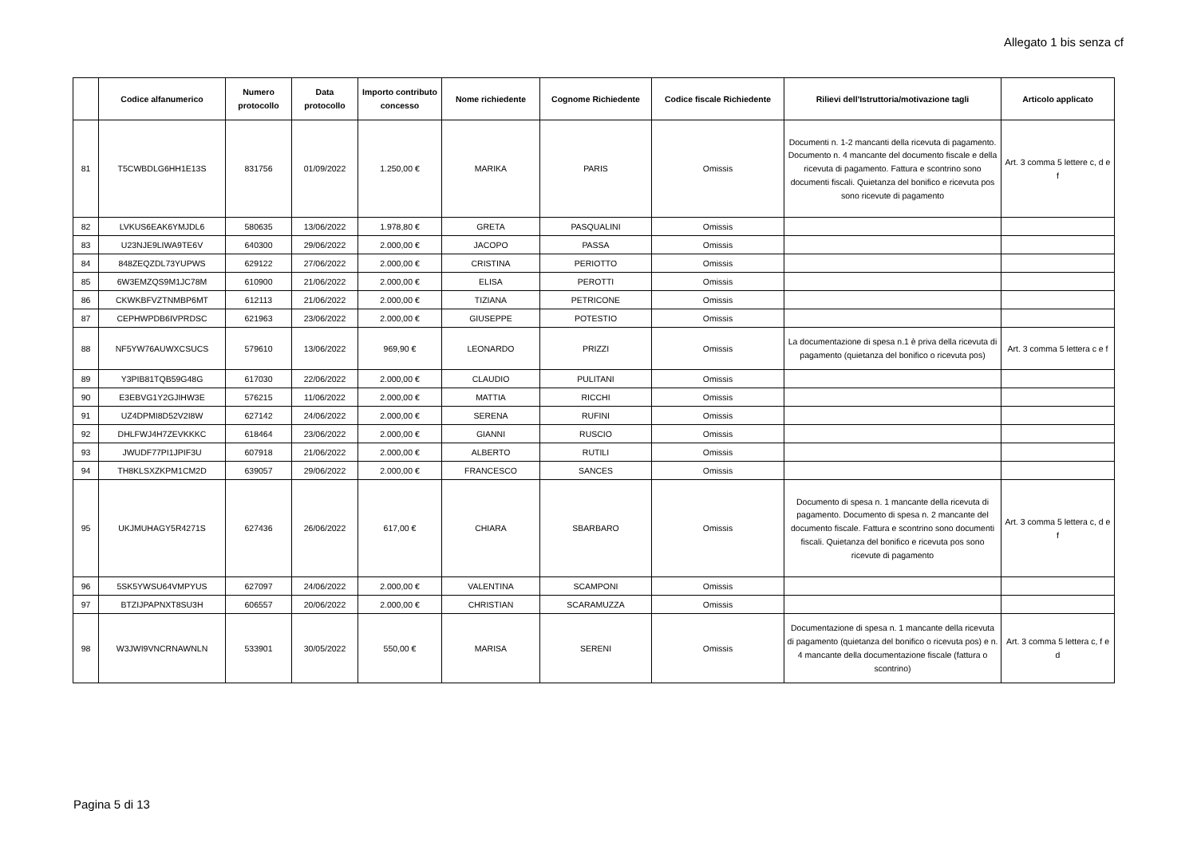Allegato 1 bis senza cf
| | Codice alfanumerico | Numero protocollo | Data protocollo | Importo contributo concesso | Nome richiedente | Cognome Richiedente | Codice fiscale Richiedente | Rilievi dell'Istruttoria/motivazione tagli | Articolo applicato |
| --- | --- | --- | --- | --- | --- | --- | --- | --- | --- |
| 81 | T5CWBDLG6HH1E13S | 831756 | 01/09/2022 | 1.250,00 € | MARIKA | PARIS | Omissis | Documenti n. 1-2 mancanti della ricevuta di pagamento. Documento n. 4 mancante del documento fiscale e della ricevuta di pagamento. Fattura e scontrino sono documenti fiscali. Quietanza del bonifico e ricevuta pos sono ricevute di pagamento | Art. 3 comma 5 lettere c, d e f |
| 82 | LVKUS6EAK6YMJDL6 | 580635 | 13/06/2022 | 1.978,80 € | GRETA | PASQUALINI | Omissis | | |
| 83 | U23NJE9LIWA9TE6V | 640300 | 29/06/2022 | 2.000,00 € | JACOPO | PASSA | Omissis | | |
| 84 | 848ZEQZDL73YUPWS | 629122 | 27/06/2022 | 2.000,00 € | CRISTINA | PERIOTTO | Omissis | | |
| 85 | 6W3EMZQS9M1JC78M | 610900 | 21/06/2022 | 2.000,00 € | ELISA | PEROTTI | Omissis | | |
| 86 | CKWKBFVZTNMBP6MT | 612113 | 21/06/2022 | 2.000,00 € | TIZIANA | PETRICONE | Omissis | | |
| 87 | CEPHWPDB6IVPRDSC | 621963 | 23/06/2022 | 2.000,00 € | GIUSEPPE | POTESTIO | Omissis | | |
| 88 | NF5YW76AUWXCSUCS | 579610 | 13/06/2022 | 969,90 € | LEONARDO | PRIZZI | Omissis | La documentazione di spesa n.1 è priva della ricevuta di pagamento (quietanza del bonifico o ricevuta pos) | Art. 3 comma 5 lettera c e f |
| 89 | Y3PIB81TQB59G48G | 617030 | 22/06/2022 | 2.000,00 € | CLAUDIO | PULITANI | Omissis | | |
| 90 | E3EBVG1Y2GJIHW3E | 576215 | 11/06/2022 | 2.000,00 € | MATTIA | RICCHI | Omissis | | |
| 91 | UZ4DPMI8D52V2I8W | 627142 | 24/06/2022 | 2.000,00 € | SERENA | RUFINI | Omissis | | |
| 92 | DHLFWJ4H7ZEVKKKC | 618464 | 23/06/2022 | 2.000,00 € | GIANNI | RUSCIO | Omissis | | |
| 93 | JWUDF77PI1JPIF3U | 607918 | 21/06/2022 | 2.000,00 € | ALBERTO | RUTILI | Omissis | | |
| 94 | TH8KLSXZKPM1CM2D | 639057 | 29/06/2022 | 2.000,00 € | FRANCESCO | SANCES | Omissis | | |
| 95 | UKJMUHAGY5R4271S | 627436 | 26/06/2022 | 617,00 € | CHIARA | SBARBARO | Omissis | Documento di spesa n. 1 mancante della ricevuta di pagamento. Documento di spesa n. 2 mancante del documento fiscale. Fattura e scontrino sono documenti fiscali. Quietanza del bonifico e ricevuta pos sono ricevute di pagamento | Art. 3 comma 5 lettera c, d e f |
| 96 | 5SK5YWSU64VMPYUS | 627097 | 24/06/2022 | 2.000,00 € | VALENTINA | SCAMPONI | Omissis | | |
| 97 | BTZIJPAPNXT8SU3H | 606557 | 20/06/2022 | 2.000,00 € | CHRISTIAN | SCARAMUZZA | Omissis | | |
| 98 | W3JWI9VNCRNAWNLN | 533901 | 30/05/2022 | 550,00 € | MARISA | SERENI | Omissis | Documentazione di spesa n. 1 mancante della ricevuta di pagamento (quietanza del bonifico o ricevuta pos) e n. 4 mancante della documentazione fiscale (fattura o scontrino) | Art. 3 comma 5 lettera c, f e d |
Pagina 5 di 13